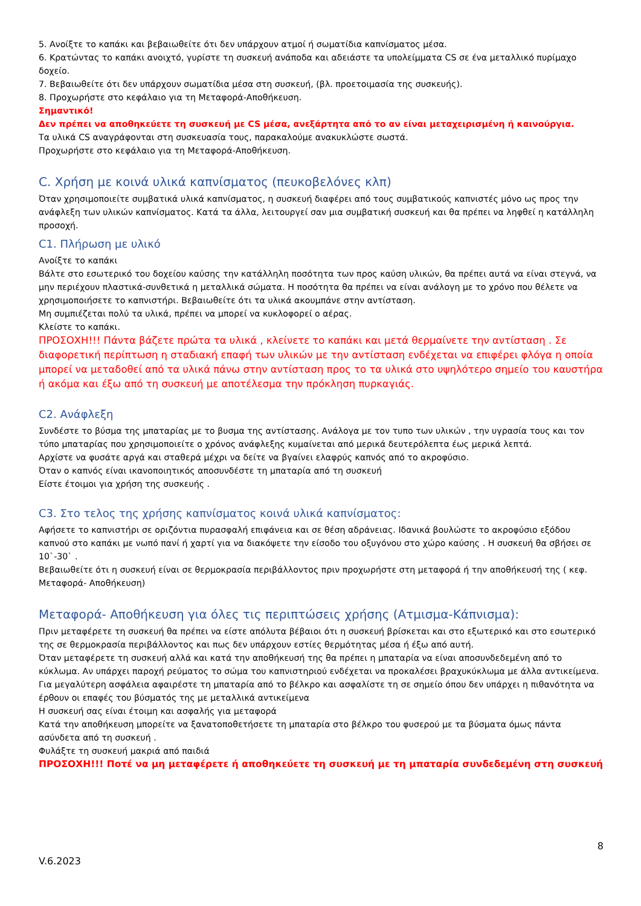5. Ανοίξτε το καπάκι και βεβαιωθείτε ότι δεν υπάρχουν ατμοί ή σωματίδια καπνίσματος μέσα.
6. Κρατώντας το καπάκι ανοιχτό, γυρίστε τη συσκευή ανάποδα και αδειάστε τα υπολείμματα CS σε ένα μεταλλικό πυρίμαχο δοχείο.
7. Βεβαιωθείτε ότι δεν υπάρχουν σωματίδια μέσα στη συσκευή, (βλ. προετοιμασία της συσκευής).
8. Προχωρήστε στο κεφάλαιο για τη Μεταφορά-Αποθήκευση.
Σημαντικό!
Δεν πρέπει να αποθηκεύετε τη συσκευή με CS μέσα, ανεξάρτητα από το αν είναι μεταχειρισμένη ή καινούργια.
Τα υλικά CS αναγράφονται στη συσκευασία τους, παρακαλούμε ανακυκλώστε σωστά.
Προχωρήστε στο κεφάλαιο για τη Μεταφορά-Αποθήκευση.
C. Χρήση με κοινά υλικά καπνίσματος (πευκοβελόνες κλπ)
Όταν χρησιμοποιείτε συμβατικά υλικά καπνίσματος, η συσκευή διαφέρει από τους συμβατικούς καπνιστές μόνο ως προς την ανάφλεξη των υλικών καπνίσματος. Κατά τα άλλα, λειτουργεί σαν μια συμβατική συσκευή και θα πρέπει να ληφθεί η κατάλληλη προσοχή.
C1. Πλήρωση με υλικό
Ανοίξτε το καπάκι
Βάλτε στο εσωτερικό του δοχείου καύσης την κατάλληλη ποσότητα των προς καύση υλικών, θα πρέπει αυτά να είναι στεγνά, να μην περιέχουν πλαστικά-συνθετικά η μεταλλικά σώματα. Η ποσότητα θα πρέπει να είναι ανάλογη με το χρόνο που θέλετε να χρησιμοποιήσετε το καπνιστήρι. Βεβαιωθείτε ότι τα υλικά ακουμπάνε στην αντίσταση.
Μη συμπιέζεται πολύ τα υλικά, πρέπει να μπορεί να κυκλοφορεί ο αέρας.
Κλείστε το καπάκι.
ΠΡΟΣΟΧΗ!!! Πάντα βάζετε πρώτα τα υλικά , κλείνετε το καπάκι και μετά θερμαίνετε την αντίσταση . Σε διαφορετική περίπτωση η σταδιακή επαφή των υλικών με την αντίσταση ενδέχεται να επιφέρει φλόγα η οποία μπορεί να μεταδοθεί από τα υλικά πάνω στην αντίσταση προς το τα υλικά στο υψηλότερο σημείο του καυστήρα ή ακόμα και έξω από τη συσκευή με αποτέλεσμα την πρόκληση πυρκαγιάς.
C2. Ανάφλεξη
Συνδέστε το βύσμα της μπαταρίας με το βυσμα της αντίστασης. Ανάλογα με τον τυπο των υλικών , την υγρασία τους και τον τύπο μπαταρίας που χρησιμοποιείτε ο χρόνος ανάφλεξης κυμαίνεται από μερικά δευτερόλεπτα έως μερικά λεπτά.
Αρχίστε να φυσάτε αργά και σταθερά μέχρι να δείτε να βγαίνει ελαφρύς καπνός από το ακροφύσιο.
Όταν ο καπνός είναι ικανοποιητικός αποσυνδέστε τη μπαταρία από τη συσκευή
Είστε έτοιμοι για χρήση της συσκευής .
C3. Στο τελος της χρήσης καπνίσματος κοινά υλικά καπνίσματος:
Αφήσετε το καπνιστήρι σε οριζόντια πυρασφαλή επιφάνεια και σε θέση αδράνειας. Ιδανικά βουλώστε το ακροφύσιο εξόδου καπνού στο καπάκι με νωπό πανί ή χαρτί για να διακόψετε την είσοδο του οξυγόνου στο χώρο καύσης . Η συσκευή θα σβήσει σε 10`-30` .
Βεβαιωθείτε ότι η συσκευή είναι σε θερμοκρασία περιβάλλοντος πριν προχωρήστε στη μεταφορά ή την αποθήκευσή της ( κεφ. Μεταφορά- Αποθήκευση)
Μεταφορά- Αποθήκευση για όλες τις περιπτώσεις χρήσης (Ατμισμα-Κάπνισμα):
Πριν μεταφέρετε τη συσκευή θα πρέπει να είστε απόλυτα βέβαιοι ότι η συσκευή βρίσκεται και στο εξωτερικό και στο εσωτερικό της σε θερμοκρασία περιβάλλοντος και πως δεν υπάρχουν εστίες θερμότητας μέσα ή έξω από αυτή.
Όταν μεταφέρετε τη συσκευή αλλά και κατά την αποθήκευσή της θα πρέπει η μπαταρία να είναι αποσυνδεδεμένη από το κύκλωμα. Αν υπάρχει παροχή ρεύματος το σώμα του καπνιστηριού ενδέχεται να προκαλέσει βραχυκύκλωμα με άλλα αντικείμενα.
Για μεγαλύτερη ασφάλεια αφαιρέστε τη μπαταρία από το βέλκρο και ασφαλίστε τη σε σημείο όπου δεν υπάρχει η πιθανότητα να έρθουν οι επαφές του βύσματός της με μεταλλικά αντικείμενα
Η συσκευή σας είναι έτοιμη και ασφαλής για μεταφορά
Κατά την αποθήκευση μπορείτε να ξανατοποθετήσετε τη μπαταρία στο βέλκρο του φυσερού με τα βύσματα όμως πάντα ασύνδετα από τη συσκευή .
Φυλάξτε τη συσκευή μακριά από παιδιά
ΠΡΟΣΟΧΗ!!! Ποτέ να μη μεταφέρετε ή αποθηκεύετε τη συσκευή με τη μπαταρία συνδεδεμένη στη συσκευή
8
V.6.2023